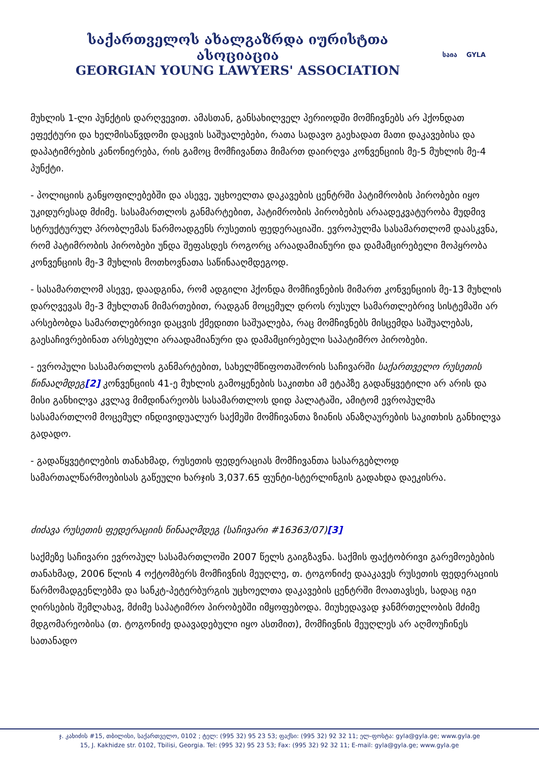საქართველოს ახალგაზრდა იურისტთა ასოციაცია
GEORGIAN YOUNG LAWYERS' ASSOCIATION
საია GYLA
მუხლის 1-ლი პუნქტის დარღვევით. ამასთან, განსახილველ პერიოდში მომჩივნებს არ ჰქონდათ ეფექტური და ხელმისაწვდომი დაცვის საშუალებები, რათა სადავო გაეხადათ მათი დაკავებისა და დაპატიმრების კანონიერება, რის გამოც მომჩივანთა მიმართ დაირღვა კონვენციის მე-5 მუხლის მე-4 პუნქტი.
- პოლიციის განყოფილებებში და ასევე, უცხოელთა დაკავების ცენტრში პატიმრობის პირობები იყო უკიდურესად მძიმე. სასამართლოს განმარტებით, პატიმრობის პირობების არაადეკვატურობა მუდმივ სტრუქტურულ პრობლემას წარმოადგენს რუსეთის ფედერაციაში. ევროპულმა სასამართლომ დაასკვნა, რომ პატიმრობის პირობები უნდა შეფასდეს როგორც არაადამიანური და დამამცირებელი მოპყრობა კონვენციის მე-3 მუხლის მოთხოვნათა საწინააღმდეგოდ.
- სასამართლომ ასევე, დაადგინა, რომ ადგილი ჰქონდა მომჩივნების მიმართ კონვენციის მე-13 მუხლის დარღვევას მე-3 მუხლთან მიმართებით, რადგან მოცემულ დროს რუსულ სამართლებრივ სისტემაში არ არსებობდა სამართლებრივი დაცვის ქმედითი საშუალება, რაც მომჩივნებს მისცემდა საშუალებას, გაესაჩივრებინათ არსებული არაადამიანური და დამამცირებელი საპატიმრო პირობები.
- ევროპული სასამართლოს განმარტებით, სახელმწიფოთაშორის საჩივარში საქართველო რუსეთის წინააღმდეგ[2] კონვენციის 41-ე მუხლის გამოყენების საკითხი ამ ეტაპზე გადაწყვეტილი არ არის და მისი განხილვა კვლავ მიმდინარეობს სასამართლოს დიდ პალატაში, ამიტომ ევროპულმა სასამართლომ მოცემულ ინდივიდუალურ საქმეში მომჩივანთა ზიანის ანაზღაურების საკითხის განხილვა გადადო.
- გადაწყვეტილების თანახმად, რუსეთის ფედერაციას მომჩივანთა სასარგებლოდ სამართალწარმოებისას გაწეული ხარჯის 3,037.65 ფუნტი-სტერლინგის გადახდა დაეკისრა.
ძიძავა რუსეთის ფედერაციის წინააღმდეგ (საჩივარი #16363/07)[3]
საქმეზე საჩივარი ევროპულ სასამართლოში 2007 წელს გაიგზავნა. საქმის ფაქტობრივი გარემოებების თანახმად, 2006 წლის 4 ოქტომბერს მომჩივნის მეუღლე, თ. ტოგონიძე დააკავეს რუსეთის ფედერაციის წარმომადგენლებმა და სანკტ-პეტერბურგის უცხოელთა დაკავების ცენტრში მოათავსეს, სადაც იგი ღირსების შემლახავ, მძიმე საპატიმრო პირობებში იმყოფებოდა. მიუხედავად ჯანმრთელობის მძიმე მდგომარეობისა (თ. ტოგონიძე დაავადებული იყო ასთმით), მომჩივნის მეუღლეს არ აღმოუჩინეს სათანადო
ჯ. კახიძის #15, თბილისი, საქართველო, 0102 ; ტელ: (995 32) 95 23 53; ფაქსი: (995 32) 92 32 11; ელ-ფოსტა: gyla@gyla.ge; www.gyla.ge
15, J. Kakhidze str. 0102, Tbilisi, Georgia. Tel: (995 32) 95 23 53; Fax: (995 32) 92 32 11; E-mail: gyla@gyla.ge; www.gyla.ge